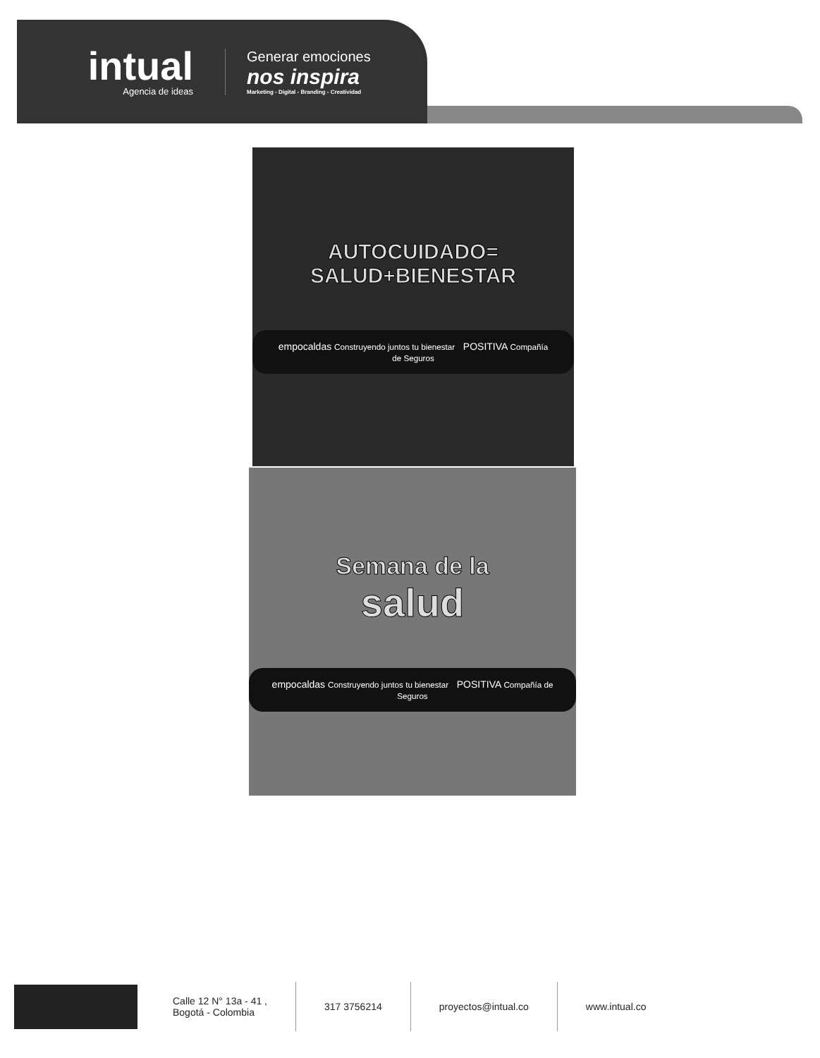intual
Agencia de ideas
Generar emociones
nos inspira
Marketing - Digital - Branding - Creatividad
AUTOCUIDADO=
SALUD+BIENESTAR
empocaldas Construyendo juntos tu bienestar POSITIVA Compañía de Seguros
Semana de la
salud
empocaldas Construyendo juntos tu bienestar POSITIVA Compañía de Seguros
Calle 12 N° 13a - 41 ,
Bogotá - Colombia
317 3756214 proyectos@intual.co www.intual.co